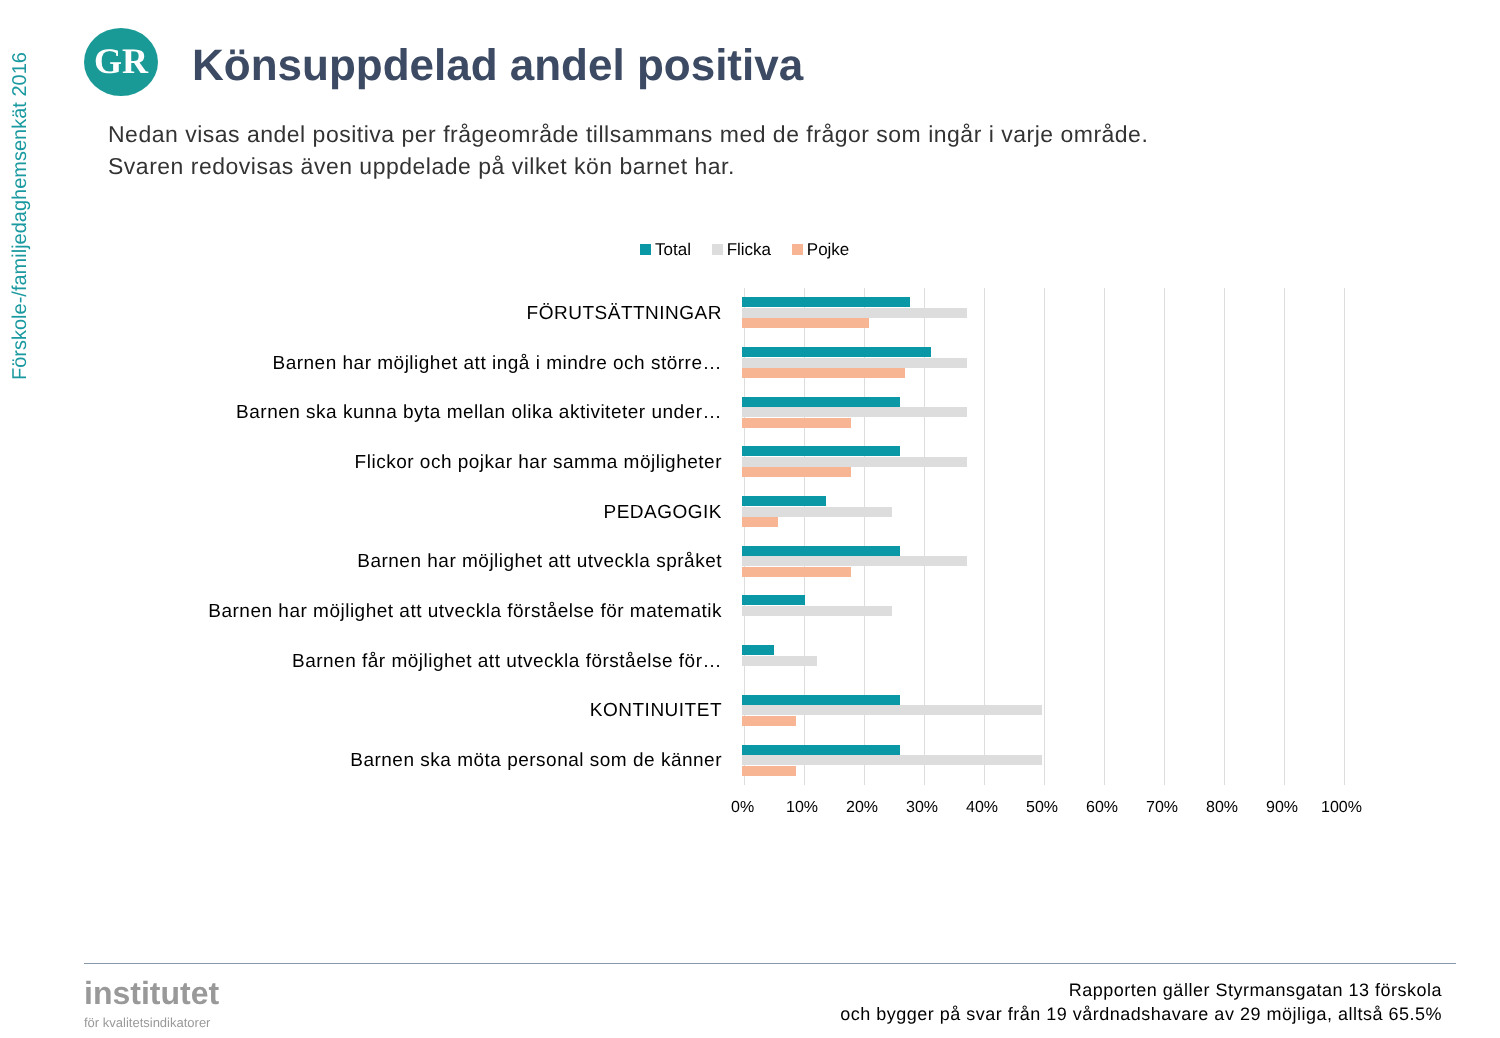Förskole-/familjedaghemsenkät 2016
GR Könsuppdelad andel positiva
Nedan visas andel positiva per frågeområde tillsammans med de frågor som ingår i varje område.
Svaren redovisas även uppdelade på vilket kön barnet har.
Total Flicka Pojke
FÖRUTSÄTTNINGAR
Barnen har möjlighet att ingå i mindre och större…
Barnen ska kunna byta mellan olika aktiviteter under…
Flickor och pojkar har samma möjligheter
PEDAGOGIK
Barnen har möjlighet att utveckla språket
Barnen har möjlighet att utveckla förståelse för matematik
Barnen får möjlighet att utveckla förståelse för…
KONTINUITET
Barnen ska möta personal som de känner
0% 10% 20% 30% 40% 50% 60% 70% 80% 90% 100%
institutet
för kvalitetsindikatorer
Rapporten gäller Styrmansgatan 13 förskola
och bygger på svar från 19 vårdnadshavare av 29 möjliga, alltså 65.5%